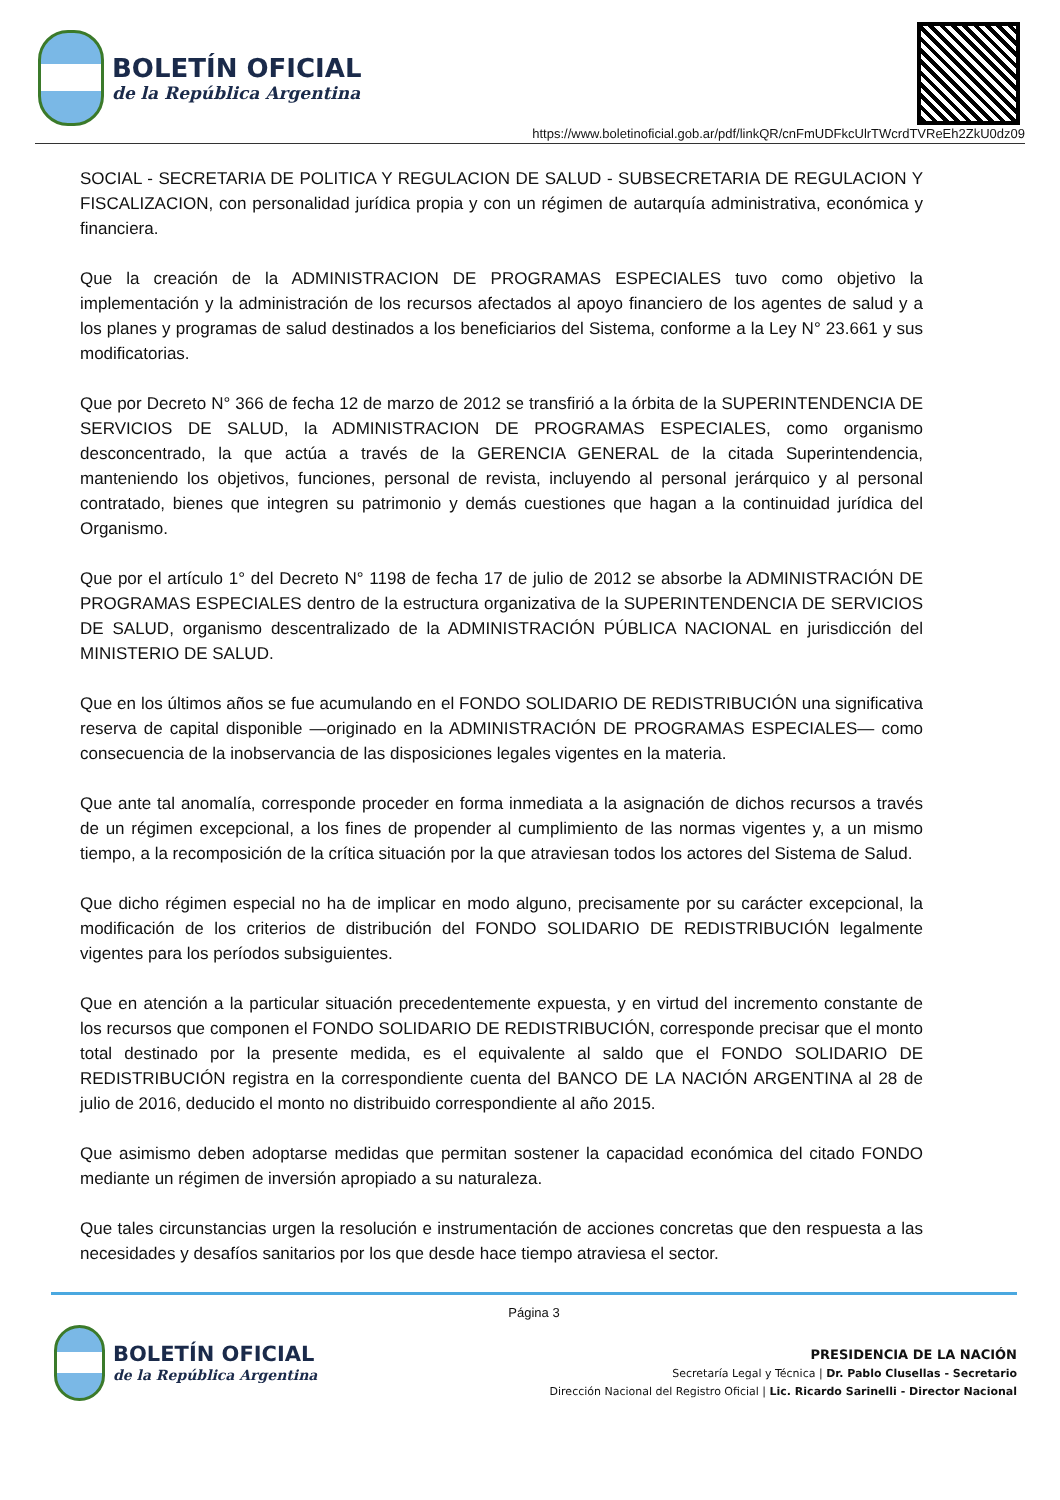BOLETÍN OFICIAL
de la República Argentina
https://www.boletinoficial.gob.ar/pdf/linkQR/cnFmUDFkcUlrTWcrdTVReEh2ZkU0dz09
SOCIAL - SECRETARIA DE POLITICA Y REGULACION DE SALUD - SUBSECRETARIA DE REGULACION Y FISCALIZACION, con personalidad jurídica propia y con un régimen de autarquía administrativa, económica y financiera.
Que la creación de la ADMINISTRACION DE PROGRAMAS ESPECIALES tuvo como objetivo la implementación y la administración de los recursos afectados al apoyo financiero de los agentes de salud y a los planes y programas de salud destinados a los beneficiarios del Sistema, conforme a la Ley N° 23.661 y sus modificatorias.
Que por Decreto N° 366 de fecha 12 de marzo de 2012 se transfirió a la órbita de la SUPERINTENDENCIA DE SERVICIOS DE SALUD, la ADMINISTRACION DE PROGRAMAS ESPECIALES, como organismo desconcentrado, la que actúa a través de la GERENCIA GENERAL de la citada Superintendencia, manteniendo los objetivos, funciones, personal de revista, incluyendo al personal jerárquico y al personal contratado, bienes que integren su patrimonio y demás cuestiones que hagan a la continuidad jurídica del Organismo.
Que por el artículo 1° del Decreto N° 1198 de fecha 17 de julio de 2012 se absorbe la ADMINISTRACIÓN DE PROGRAMAS ESPECIALES dentro de la estructura organizativa de la SUPERINTENDENCIA DE SERVICIOS DE SALUD, organismo descentralizado de la ADMINISTRACIÓN PÚBLICA NACIONAL en jurisdicción del MINISTERIO DE SALUD.
Que en los últimos años se fue acumulando en el FONDO SOLIDARIO DE REDISTRIBUCIÓN una significativa reserva de capital disponible —originado en la ADMINISTRACIÓN DE PROGRAMAS ESPECIALES— como consecuencia de la inobservancia de las disposiciones legales vigentes en la materia.
Que ante tal anomalía, corresponde proceder en forma inmediata a la asignación de dichos recursos a través de un régimen excepcional, a los fines de propender al cumplimiento de las normas vigentes y, a un mismo tiempo, a la recomposición de la crítica situación por la que atraviesan todos los actores del Sistema de Salud.
Que dicho régimen especial no ha de implicar en modo alguno, precisamente por su carácter excepcional, la modificación de los criterios de distribución del FONDO SOLIDARIO DE REDISTRIBUCIÓN legalmente vigentes para los períodos subsiguientes.
Que en atención a la particular situación precedentemente expuesta, y en virtud del incremento constante de los recursos que componen el FONDO SOLIDARIO DE REDISTRIBUCIÓN, corresponde precisar que el monto total destinado por la presente medida, es el equivalente al saldo que el FONDO SOLIDARIO DE REDISTRIBUCIÓN registra en la correspondiente cuenta del BANCO DE LA NACIÓN ARGENTINA al 28 de julio de 2016, deducido el monto no distribuido correspondiente al año 2015.
Que asimismo deben adoptarse medidas que permitan sostener la capacidad económica del citado FONDO mediante un régimen de inversión apropiado a su naturaleza.
Que tales circunstancias urgen la resolución e instrumentación de acciones concretas que den respuesta a las necesidades y desafíos sanitarios por los que desde hace tiempo atraviesa el sector.
Página 3
BOLETÍN OFICIAL
de la República Argentina
PRESIDENCIA DE LA NACIÓN
Secretaría Legal y Técnica | Dr. Pablo Clusellas - Secretario
Dirección Nacional del Registro Oficial | Lic. Ricardo Sarinelli - Director Nacional